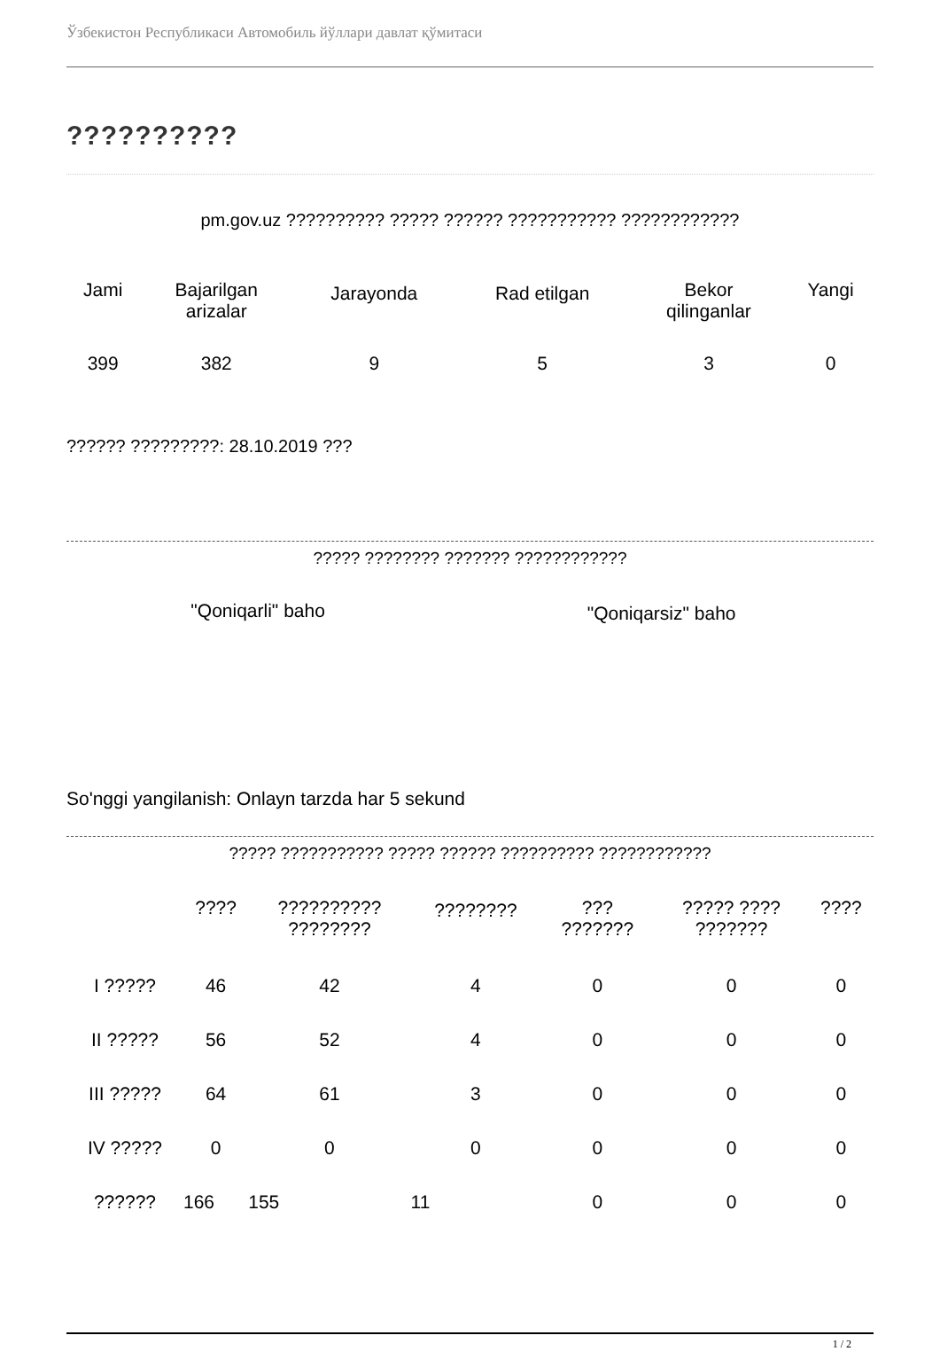Ўзбекистон Республикаси Автомобиль йўллари давлат қўмитаси
??????????
pm.gov.uz ?????????? ????? ?????? ??????????? ????????????
| Jami | Bajarilgan arizalar | Jarayonda | Rad etilgan | Bekor qilinganlar | Yangi |
| 399 | 382 | 9 | 5 | 3 | 0 |
?????? ?????????: 28.10.2019 ???
????? ???????? ??????? ????????????
| "Qoniqarli" baho | "Qoniqarsiz" baho |
So'nggi yangilanish: Onlayn tarzda har 5 sekund
????? ??????????? ????? ?????? ?????????? ????????????
| | ???? | ?????????? ???????? | ???????? | ??? ??????? | ????? ???? ??????? | ???? |
| I ????? | 46 | 42 | 4 | 0 | 0 | 0 |
| II ????? | 56 | 52 | 4 | 0 | 0 | 0 |
| III ????? | 64 | 61 | 3 | 0 | 0 | 0 |
| IV ????? | 0 | 0 | 0 | 0 | 0 | 0 |
| ?????? | 166 | 155 | 11 | 0 | 0 | 0 |
1 / 2